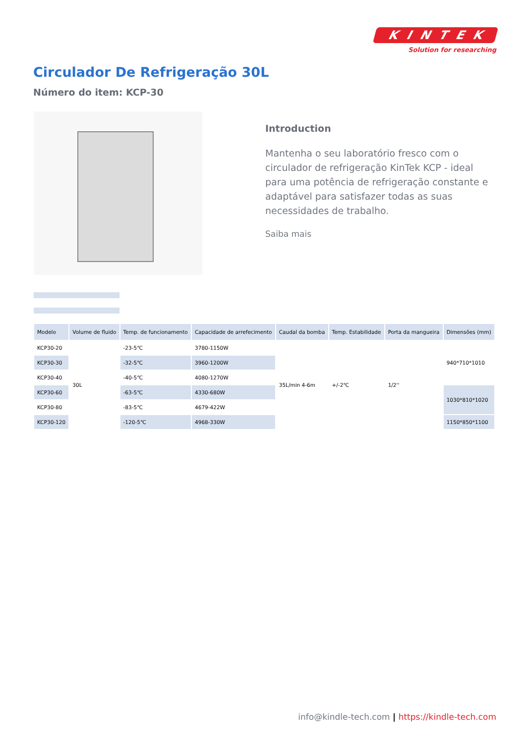KINTEK
Solution for researching
Circulador De Refrigeração 30L
Número do item: KCP-30
Introduction
Mantenha o seu laboratório fresco com o circulador de refrigeração KinTek KCP - ideal para uma potência de refrigeração constante e adaptável para satisfazer todas as suas necessidades de trabalho.
Saiba mais
| Modelo | Volume de fluido | Temp. de funcionamento | Capacidade de arrefecimento | Caudal da bomba | Temp. Estabilidade | Porta da mangueira | Dimensões (mm) |
| --- | --- | --- | --- | --- | --- | --- | --- |
| KCP30-20 | 30L | -23-5℃ | 3780-1150W | 35L/min 4-6m | +/-2℃ | 1/2'' | 940*710*1010 |
| KCP30-30 | | -32-5℃ | 3960-1200W | | | | |
| KCP30-40 | | -40-5℃ | 4080-1270W | | | | |
| KCP30-60 | | -63-5℃ | 4330-680W | | | | 1030*810*1020 |
| KCP30-80 | | -83-5℃ | 4679-422W | | | | |
| KCP30-120 | | -120-5℃ | 4968-330W | | | | 1150*850*1100 |
info@kindle-tech.com | https://kindle-tech.com